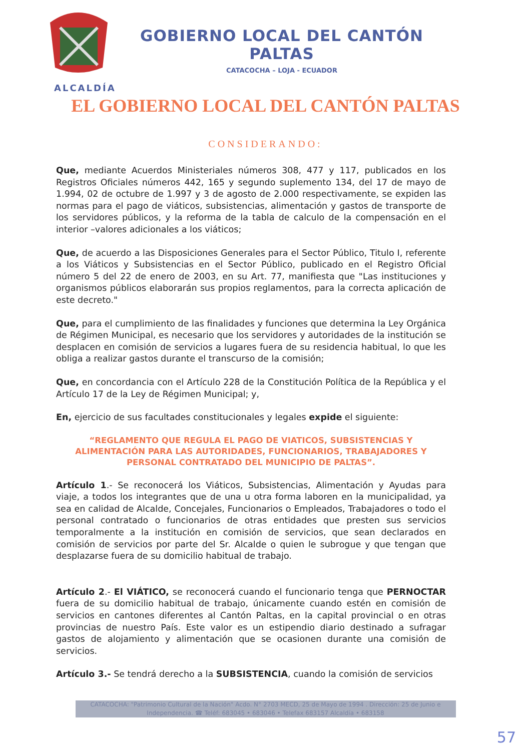GOBIERNO LOCAL DEL CANTÓN PALTAS
CATACOCHA – LOJA - ECUADOR
ALCALDÍA
EL GOBIERNO LOCAL DEL CANTÓN PALTAS
CONSIDERANDO:
Que, mediante Acuerdos Ministeriales números 308, 477 y 117, publicados en los Registros Oficiales números 442, 165 y segundo suplemento 134, del 17 de mayo de 1.994, 02 de octubre de 1.997 y 3 de agosto de 2.000 respectivamente, se expiden las normas para el pago de viáticos, subsistencias, alimentación y gastos de transporte de los servidores públicos, y la reforma de la tabla de calculo de la compensación en el interior –valores adicionales a los viáticos;
Que, de acuerdo a las Disposiciones Generales para el Sector Público, Titulo I, referente a los Viáticos y Subsistencias en el Sector Público, publicado en el Registro Oficial número 5 del 22 de enero de 2003, en su Art. 77, manifiesta que "Las instituciones y organismos públicos elaborarán sus propios reglamentos, para la correcta aplicación de este decreto."
Que, para el cumplimiento de las finalidades y funciones que determina la Ley Orgánica de Régimen Municipal, es necesario que los servidores y autoridades de la institución se desplacen en comisión de servicios a lugares fuera de su residencia habitual, lo que les obliga a realizar gastos durante el transcurso de la comisión;
Que, en concordancia con el Artículo 228 de la Constitución Política de la República y el Artículo 17 de la Ley de Régimen Municipal; y,
En, ejercicio de sus facultades constitucionales y legales expide el siguiente:
“REGLAMENTO QUE REGULA EL PAGO DE VIATICOS, SUBSISTENCIAS Y ALIMENTACIÓN PARA LAS AUTORIDADES, FUNCIONARIOS, TRABAJADORES Y PERSONAL CONTRATADO DEL MUNICIPIO DE PALTAS”.
Artículo 1.- Se reconocerá los Viáticos, Subsistencias, Alimentación y Ayudas para viaje, a todos los integrantes que de una u otra forma laboren en la municipalidad, ya sea en calidad de Alcalde, Concejales, Funcionarios o Empleados, Trabajadores o todo el personal contratado o funcionarios de otras entidades que presten sus servicios temporalmente a la institución en comisión de servicios, que sean declarados en comisión de servicios por parte del Sr. Alcalde o quien le subrogue y que tengan que desplazarse fuera de su domicilio habitual de trabajo.
Artículo 2.- El VIÁTICO, se reconocerá cuando el funcionario tenga que PERNOCTAR fuera de su domicilio habitual de trabajo, únicamente cuando estén en comisión de servicios en cantones diferentes al Cantón Paltas, en la capital provincial o en otras provincias de nuestro País. Este valor es un estipendio diario destinado a sufragar gastos de alojamiento y alimentación que se ocasionen durante una comisión de servicios.
Artículo 3.- Se tendrá derecho a la SUBSISTENCIA, cuando la comisión de servicios
CATACOCHA: "Patrimonio Cultural de la Nación" Acdo. N° 2703 MECD, 25 de Mayo de 1994 . Dirección: 25 de Junio e Independencia. ☎ Teléf: 683045 • 683046 • Telefax 683157 Alcaldía • 683158
57